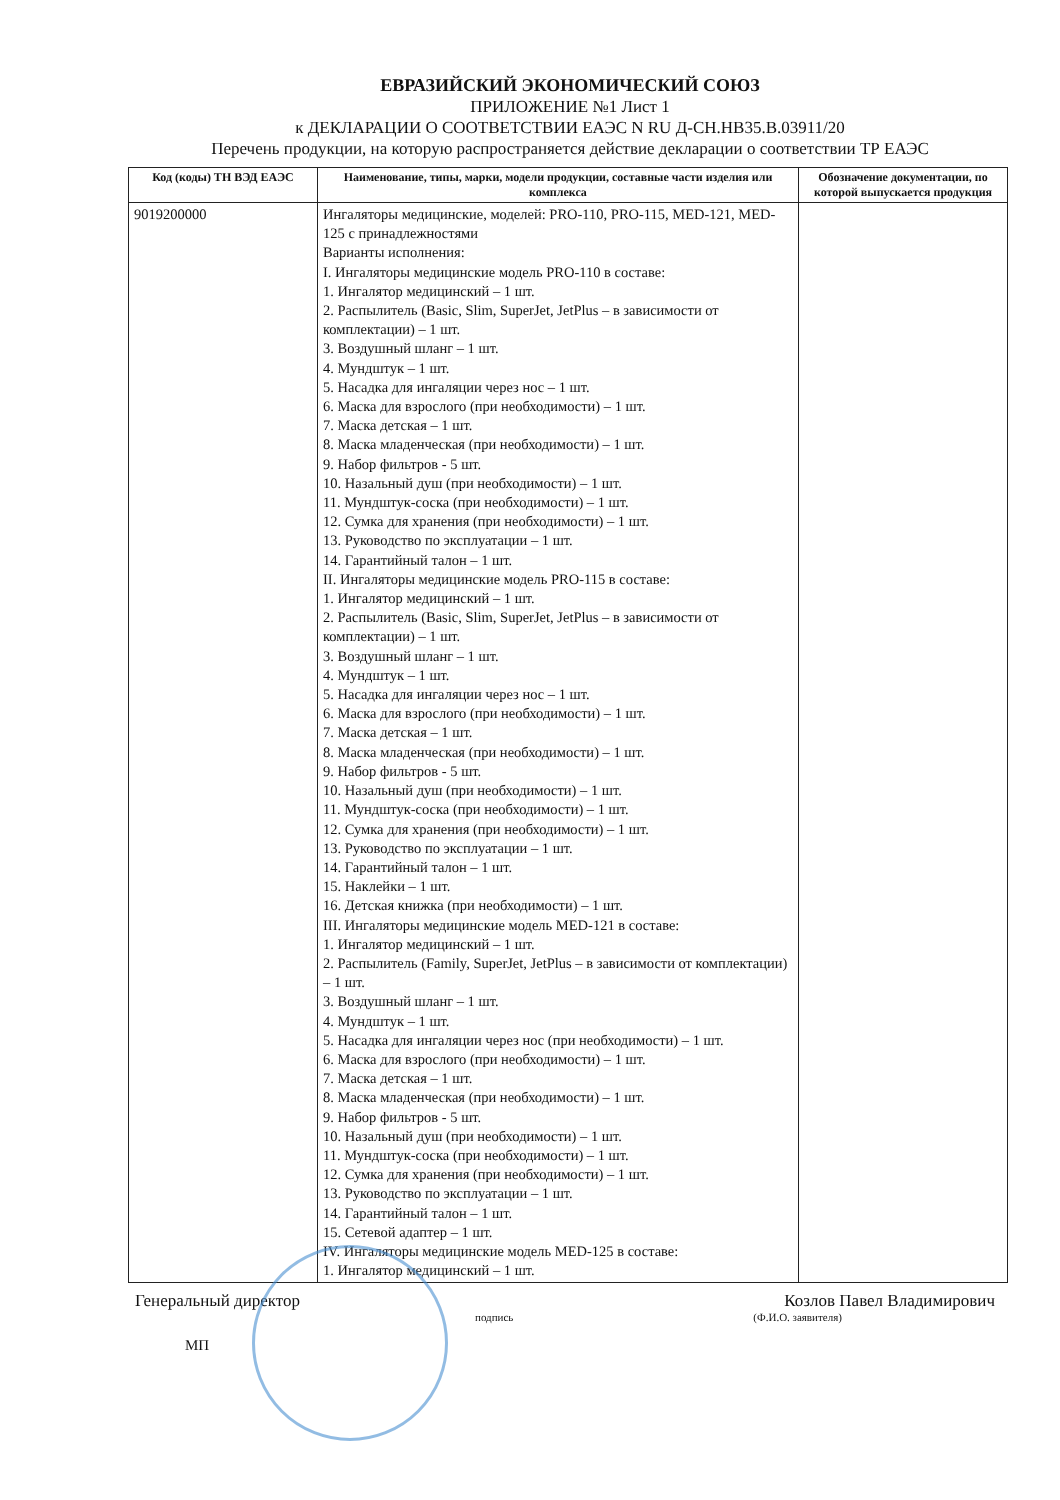ЕВРАЗИЙСКИЙ ЭКОНОМИЧЕСКИЙ СОЮЗ
ПРИЛОЖЕНИЕ №1 Лист 1
к ДЕКЛАРАЦИИ О СООТВЕТСТВИИ ЕАЭС N RU Д-CH.HB35.B.03911/20
Перечень продукции, на которую распространяется действие декларации о соответствии ТР ЕАЭС
| Код (коды) ТН ВЭД ЕАЭС | Наименование, типы, марки, модели продукции, составные части изделия или комплекса | Обозначение документации, по которой выпускается продукция |
| --- | --- | --- |
| 9019200000 | Ингаляторы медицинские, моделей: PRO-110, PRO-115, MED-121, MED-125 с принадлежностями Варианты исполнения: I. Ингаляторы медицинские модель PRO-110 в составе: 1. Ингалятор медицинский – 1 шт. 2. Распылитель (Basic, Slim, SuperJet, JetPlus – в зависимости от комплектации) – 1 шт. 3. Воздушный шланг – 1 шт. 4. Мундштук – 1 шт. 5. Насадка для ингаляции через нос – 1 шт. 6. Маска для взрослого (при необходимости) – 1 шт. 7. Маска детская – 1 шт. 8. Маска младенческая (при необходимости) – 1 шт. 9. Набор фильтров - 5 шт. 10. Назальный душ (при необходимости) – 1 шт. 11. Мундштук-соска (при необходимости) – 1 шт. 12. Сумка для хранения (при необходимости) – 1 шт. 13. Руководство по эксплуатации – 1 шт. 14. Гарантийный талон – 1 шт. II. Ингаляторы медицинские модель PRO-115 в составе: 1. Ингалятор медицинский – 1 шт. 2. Распылитель (Basic, Slim, SuperJet, JetPlus – в зависимости от комплектации) – 1 шт. 3. Воздушный шланг – 1 шт. 4. Мундштук – 1 шт. 5. Насадка для ингаляции через нос – 1 шт. 6. Маска для взрослого (при необходимости) – 1 шт. 7. Маска детская – 1 шт. 8. Маска младенческая (при необходимости) – 1 шт. 9. Набор фильтров - 5 шт. 10. Назальный душ (при необходимости) – 1 шт. 11. Мундштук-соска (при необходимости) – 1 шт. 12. Сумка для хранения (при необходимости) – 1 шт. 13. Руководство по эксплуатации – 1 шт. 14. Гарантийный талон – 1 шт. 15. Наклейки – 1 шт. 16. Детская книжка (при необходимости) – 1 шт. III. Ингаляторы медицинские модель MED-121 в составе: 1. Ингалятор медицинский – 1 шт. 2. Распылитель (Family, SuperJet, JetPlus – в зависимости от комплектации) – 1 шт. 3. Воздушный шланг – 1 шт. 4. Мундштук – 1 шт. 5. Насадка для ингаляции через нос (при необходимости) – 1 шт. 6. Маска для взрослого (при необходимости) – 1 шт. 7. Маска детская – 1 шт. 8. Маска младенческая (при необходимости) – 1 шт. 9. Набор фильтров - 5 шт. 10. Назальный душ (при необходимости) – 1 шт. 11. Мундштук-соска (при необходимости) – 1 шт. 12. Сумка для хранения (при необходимости) – 1 шт. 13. Руководство по эксплуатации – 1 шт. 14. Гарантийный талон – 1 шт. 15. Сетевой адаптер – 1 шт. IV. Ингаляторы медицинские модель MED-125 в составе: 1. Ингалятор медицинский – 1 шт. | |
Генеральный директор Козлов Павел Владимирович
подпись (Ф.И.О. заявителя)
МП